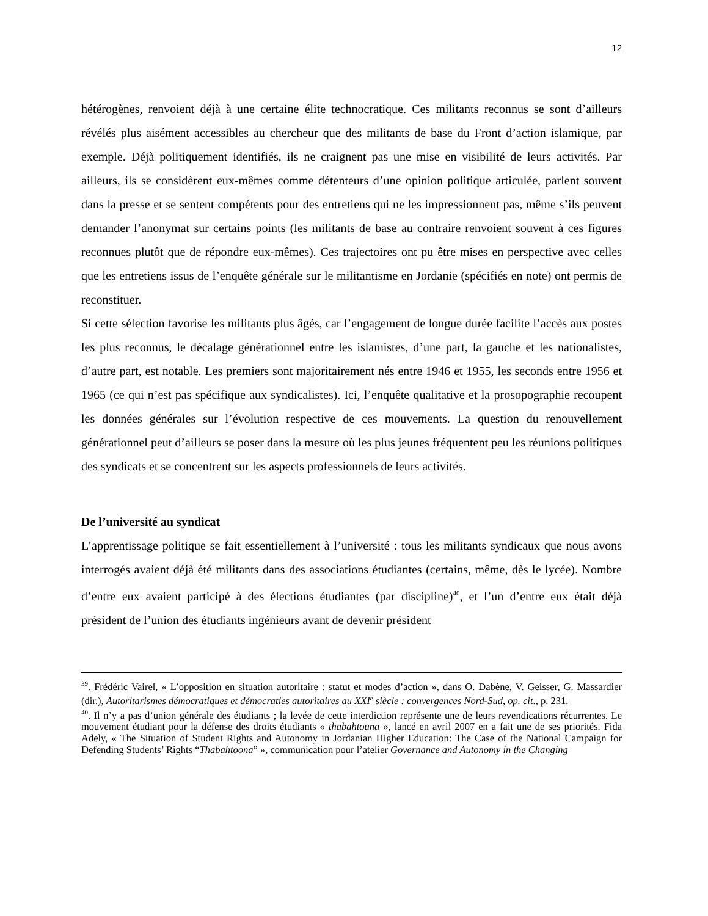12
hétérogènes, renvoient déjà à une certaine élite technocratique. Ces militants reconnus se sont d’ailleurs révélés plus aisément accessibles au chercheur que des militants de base du Front d’action islamique, par exemple. Déjà politiquement identifiés, ils ne craignent pas une mise en visibilité de leurs activités. Par ailleurs, ils se considèrent eux-mêmes comme détenteurs d’une opinion politique articulée, parlent souvent dans la presse et se sentent compétents pour des entretiens qui ne les impressionnent pas, même s’ils peuvent demander l’anonymat sur certains points (les militants de base au contraire renvoient souvent à ces figures reconnues plutôt que de répondre eux-mêmes). Ces trajectoires ont pu être mises en perspective avec celles que les entretiens issus de l’enquête générale sur le militantisme en Jordanie (spécifiés en note) ont permis de reconstituer.
Si cette sélection favorise les militants plus âgés, car l’engagement de longue durée facilite l’accès aux postes les plus reconnus, le décalage générationnel entre les islamistes, d’une part, la gauche et les nationalistes, d’autre part, est notable. Les premiers sont majoritairement nés entre 1946 et 1955, les seconds entre 1956 et 1965 (ce qui n’est pas spécifique aux syndicalistes). Ici, l’enquête qualitative et la prosopographie recoupent les données générales sur l’évolution respective de ces mouvements. La question du renouvellement générationnel peut d’ailleurs se poser dans la mesure où les plus jeunes fréquentent peu les réunions politiques des syndicats et se concentrent sur les aspects professionnels de leurs activités.
De l’université au syndicat
L’apprentissage politique se fait essentiellement à l’université : tous les militants syndicaux que nous avons interrogés avaient déjà été militants dans des associations étudiantes (certains, même, dès le lycée). Nombre d’entre eux avaient participé à des élections étudiantes (par discipline)<sup>40</sup>, et l’un d’entre eux était déjà président de l’union des étudiants ingénieurs avant de devenir président
<sup>39</sup>. Frédéric Vairel, « L’opposition en situation autoritaire : statut et modes d’action », dans O. Dabène, V. Geisser, G. Massardier (dir.), Autoritarismes démocratiques et démocraties autoritaires au XXI<sup>e</sup> siècle : convergences Nord-Sud, op. cit., p. 231.
<sup>40</sup>. Il n’y a pas d’union générale des étudiants ; la levée de cette interdiction représente une de leurs revendications récurrentes. Le mouvement étudiant pour la défense des droits étudiants « thabahtouna », lancé en avril 2007 en a fait une de ses priorités. Fida Adely, « The Situation of Student Rights and Autonomy in Jordanian Higher Education: The Case of the National Campaign for Defending Students’ Rights “Thabahtoona” », communication pour l’atelier Governance and Autonomy in the Changing